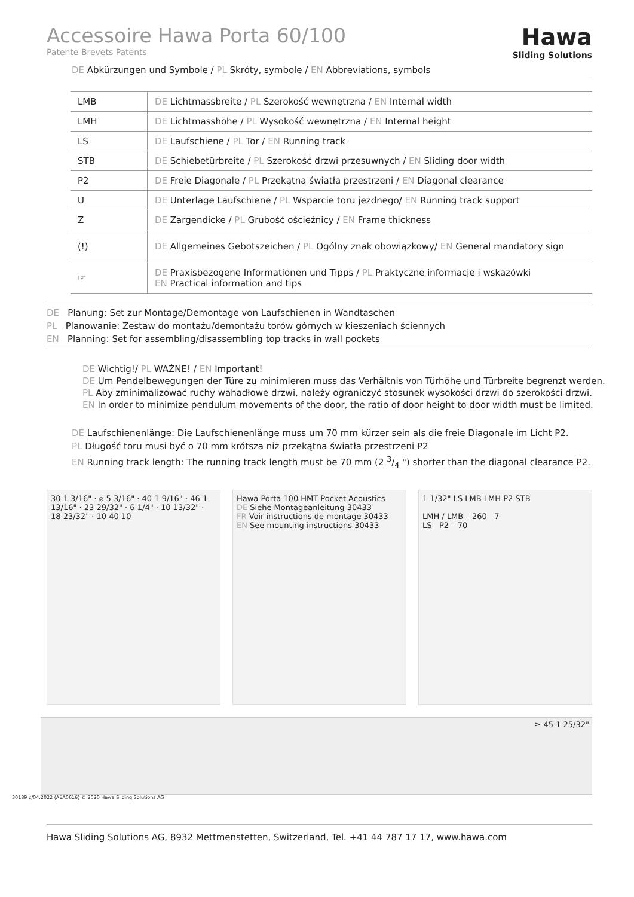Accessoire Hawa Porta 60/100
Patente Brevets Patents
Hawa
Sliding Solutions
DE Abkürzungen und Symbole / PL Skróty, symbole / EN Abbreviations, symbols
| LMB | DE Lichtmassbreite / PL Szerokość wewnętrzna / EN Internal width |
| LMH | DE Lichtmasshöhe / PL Wysokość wewnętrzna / EN Internal height |
| LS | DE Laufschiene / PL Tor / EN Running track |
| STB | DE Schiebetürbreite / PL Szerokość drzwi przesuwnych / EN Sliding door width |
| P2 | DE Freie Diagonale / PL Przekątna światła przestrzeni / EN Diagonal clearance |
| U | DE Unterlage Laufschiene / PL Wsparcie toru jezdnego/ EN Running track support |
| Z | DE Zargendicke / PL Grubość ościeżnicy / EN Frame thickness |
| (!) | DE Allgemeines Gebotszeichen / PL Ogólny znak obowiązkowy/ EN General mandatory sign |
| ☞ | DE Praxisbezogene Informationen und Tipps / PL Praktyczne informacje i wskazówki EN Practical information and tips |
DE Planung: Set zur Montage/Demontage von Laufschienen in Wandtaschen
PL Planowanie: Zestaw do montażu/demontażu torów górnych w kieszeniach ściennych
EN Planning: Set for assembling/disassembling top tracks in wall pockets
DE Wichtig!/ PL WAŻNE! / EN Important!
DE Um Pendelbewegungen der Türe zu minimieren muss das Verhältnis von Türhöhe und Türbreite begrenzt werden.
PL Aby zminimalizować ruchy wahadłowe drzwi, należy ograniczyć stosunek wysokości drzwi do szerokości drzwi.
EN In order to minimize pendulum movements of the door, the ratio of door height to door width must be limited.
DE Laufschienenlänge: Die Laufschienenlänge muss um 70 mm kürzer sein als die freie Diagonale im Licht P2.
PL Długość toru musi być o 70 mm krótsza niż przekątna światła przestrzeni P2
EN Running track length: The running track length must be 70 mm (2 3/4 ") shorter than the diagonal clearance P2.
30 1 3/16" · ⌀ 5 3/16" · 40 1 9/16" · 46 1 13/16" · 23 29/32" · 6 1/4" · 10 13/32" · 18 23/32" · 10 40 10
Hawa Porta 100 HMT Pocket Acoustics
DE Siehe Montageanleitung 30433
FR Voir instructions de montage 30433
EN See mounting instructions 30433
1 1/32" LS LMB LMH P2 STB
LMH / LMB – 260 7
LS P2 – 70
≥ 45 1 25/32"
30189 c/04.2022 (AEA0616) © 2020 Hawa Sliding Solutions AG
Hawa Sliding Solutions AG, 8932 Mettmenstetten, Switzerland, Tel. +41 44 787 17 17, www.hawa.com